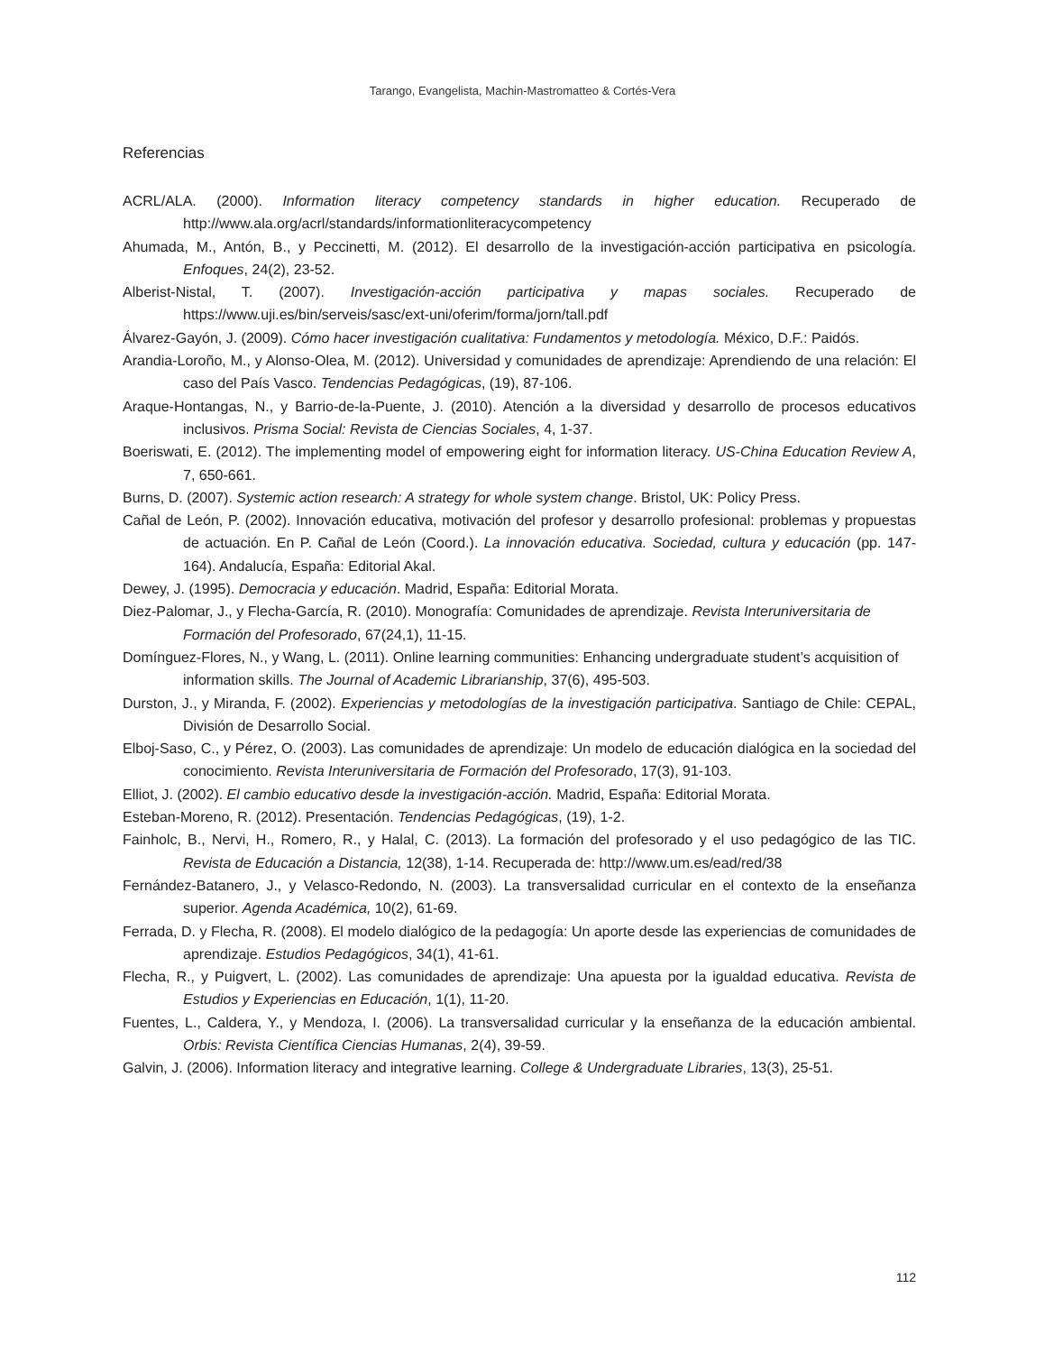Tarango, Evangelista, Machin-Mastromatteo & Cortés-Vera
Referencias
ACRL/ALA. (2000). Information literacy competency standards in higher education. Recuperado de http://www.ala.org/acrl/standards/informationliteracycompetency
Ahumada, M., Antón, B., y Peccinetti, M. (2012). El desarrollo de la investigación-acción participativa en psicología. Enfoques, 24(2), 23-52.
Alberist-Nistal, T. (2007). Investigación-acción participativa y mapas sociales. Recuperado de https://www.uji.es/bin/serveis/sasc/ext-uni/oferim/forma/jorn/tall.pdf
Álvarez-Gayón, J. (2009). Cómo hacer investigación cualitativa: Fundamentos y metodología. México, D.F.: Paidós.
Arandia-Loroño, M., y Alonso-Olea, M. (2012). Universidad y comunidades de aprendizaje: Aprendiendo de una relación: El caso del País Vasco. Tendencias Pedagógicas, (19), 87-106.
Araque-Hontangas, N., y Barrio-de-la-Puente, J. (2010). Atención a la diversidad y desarrollo de procesos educativos inclusivos. Prisma Social: Revista de Ciencias Sociales, 4, 1-37.
Boeriswati, E. (2012). The implementing model of empowering eight for information literacy. US-China Education Review A, 7, 650-661.
Burns, D. (2007). Systemic action research: A strategy for whole system change. Bristol, UK: Policy Press.
Cañal de León, P. (2002). Innovación educativa, motivación del profesor y desarrollo profesional: problemas y propuestas de actuación. En P. Cañal de León (Coord.). La innovación educativa. Sociedad, cultura y educación (pp. 147-164). Andalucía, España: Editorial Akal.
Dewey, J. (1995). Democracia y educación. Madrid, España: Editorial Morata.
Diez-Palomar, J., y Flecha-García, R. (2010). Monografía: Comunidades de aprendizaje. Revista Interuniversitaria de Formación del Profesorado, 67(24,1), 11-15.
Domínguez-Flores, N., y Wang, L. (2011). Online learning communities: Enhancing undergraduate student’s acquisition of information skills. The Journal of Academic Librarianship, 37(6), 495-503.
Durston, J., y Miranda, F. (2002). Experiencias y metodologías de la investigación participativa. Santiago de Chile: CEPAL, División de Desarrollo Social.
Elboj-Saso, C., y Pérez, O. (2003). Las comunidades de aprendizaje: Un modelo de educación dialógica en la sociedad del conocimiento. Revista Interuniversitaria de Formación del Profesorado, 17(3), 91-103.
Elliot, J. (2002). El cambio educativo desde la investigación-acción. Madrid, España: Editorial Morata.
Esteban-Moreno, R. (2012). Presentación. Tendencias Pedagógicas, (19), 1-2.
Fainholc, B., Nervi, H., Romero, R., y Halal, C. (2013). La formación del profesorado y el uso pedagógico de las TIC. Revista de Educación a Distancia, 12(38), 1-14. Recuperada de: http://www.um.es/ead/red/38
Fernández-Batanero, J., y Velasco-Redondo, N. (2003). La transversalidad curricular en el contexto de la enseñanza superior. Agenda Académica, 10(2), 61-69.
Ferrada, D. y Flecha, R. (2008). El modelo dialógico de la pedagogía: Un aporte desde las experiencias de comunidades de aprendizaje. Estudios Pedagógicos, 34(1), 41-61.
Flecha, R., y Puigvert, L. (2002). Las comunidades de aprendizaje: Una apuesta por la igualdad educativa. Revista de Estudios y Experiencias en Educación, 1(1), 11-20.
Fuentes, L., Caldera, Y., y Mendoza, I. (2006). La transversalidad curricular y la enseñanza de la educación ambiental. Orbis: Revista Científica Ciencias Humanas, 2(4), 39-59.
Galvin, J. (2006). Information literacy and integrative learning. College & Undergraduate Libraries, 13(3), 25-51.
112